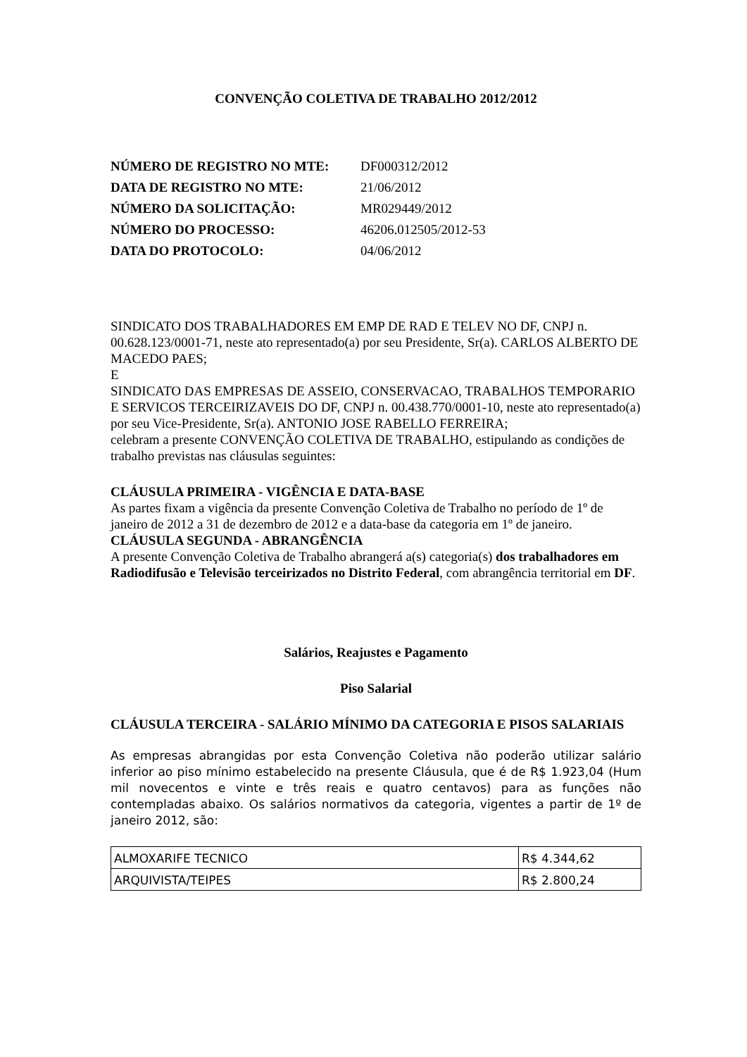CONVENÇÃO COLETIVA DE TRABALHO 2012/2012
| NÚMERO DE REGISTRO NO MTE: | DF000312/2012 |
| DATA DE REGISTRO NO MTE: | 21/06/2012 |
| NÚMERO DA SOLICITAÇÃO: | MR029449/2012 |
| NÚMERO DO PROCESSO: | 46206.012505/2012-53 |
| DATA DO PROTOCOLO: | 04/06/2012 |
SINDICATO DOS TRABALHADORES EM EMP DE RAD E TELEV NO DF, CNPJ n. 00.628.123/0001-71, neste ato representado(a) por seu Presidente, Sr(a). CARLOS ALBERTO DE MACEDO PAES;
E
SINDICATO DAS EMPRESAS DE ASSEIO, CONSERVACAO, TRABALHOS TEMPORARIO E SERVICOS TERCEIRIZAVEIS DO DF, CNPJ n. 00.438.770/0001-10, neste ato representado(a) por seu Vice-Presidente, Sr(a). ANTONIO JOSE RABELLO FERREIRA;
celebram a presente CONVENÇÃO COLETIVA DE TRABALHO, estipulando as condições de trabalho previstas nas cláusulas seguintes:
CLÁUSULA PRIMEIRA - VIGÊNCIA E DATA-BASE
As partes fixam a vigência da presente Convenção Coletiva de Trabalho no período de 1º de janeiro de 2012 a 31 de dezembro de 2012 e a data-base da categoria em 1º de janeiro.
CLÁUSULA SEGUNDA - ABRANGÊNCIA
A presente Convenção Coletiva de Trabalho abrangerá a(s) categoria(s) dos trabalhadores em Radiodifusão e Televisão terceirizados no Distrito Federal, com abrangência territorial em DF.
Salários, Reajustes e Pagamento
Piso Salarial
CLÁUSULA TERCEIRA - SALÁRIO MÍNIMO DA CATEGORIA E PISOS SALARIAIS
As empresas abrangidas por esta Convenção Coletiva não poderão utilizar salário inferior ao piso mínimo estabelecido na presente Cláusula, que é de R$ 1.923,04 (Hum mil novecentos e vinte e três reais e quatro centavos) para as funções não contempladas abaixo. Os salários normativos da categoria, vigentes a partir de 1º de janeiro 2012, são:
| ALMOXARIFE TECNICO | R$ 4.344,62 |
| ARQUIVISTA/TEIPES | R$ 2.800,24 |